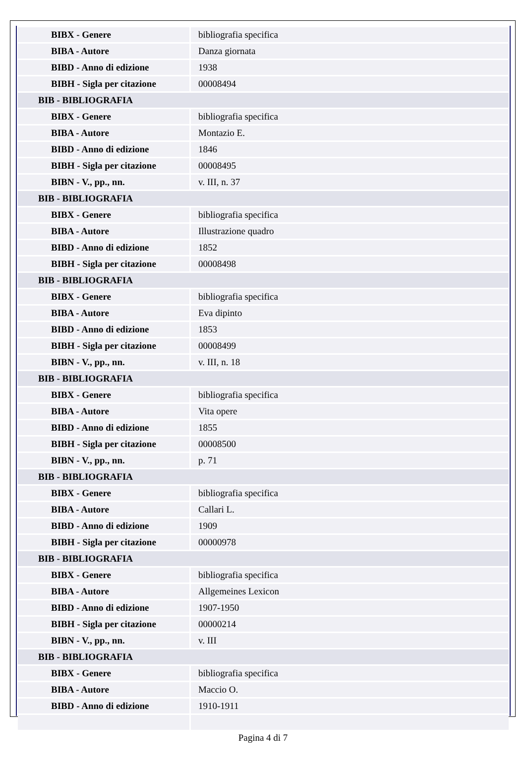| BIBX - Genere | bibliografia specifica |
| BIBA - Autore | Danza giornata |
| BIBD - Anno di edizione | 1938 |
| BIBH - Sigla per citazione | 00008494 |
| BIB - BIBLIOGRAFIA | |
| BIBX - Genere | bibliografia specifica |
| BIBA - Autore | Montazio E. |
| BIBD - Anno di edizione | 1846 |
| BIBH - Sigla per citazione | 00008495 |
| BIBN - V., pp., nn. | v. III, n. 37 |
| BIB - BIBLIOGRAFIA | |
| BIBX - Genere | bibliografia specifica |
| BIBA - Autore | Illustrazione quadro |
| BIBD - Anno di edizione | 1852 |
| BIBH - Sigla per citazione | 00008498 |
| BIB - BIBLIOGRAFIA | |
| BIBX - Genere | bibliografia specifica |
| BIBA - Autore | Eva dipinto |
| BIBD - Anno di edizione | 1853 |
| BIBH - Sigla per citazione | 00008499 |
| BIBN - V., pp., nn. | v. III, n. 18 |
| BIB - BIBLIOGRAFIA | |
| BIBX - Genere | bibliografia specifica |
| BIBA - Autore | Vita opere |
| BIBD - Anno di edizione | 1855 |
| BIBH - Sigla per citazione | 00008500 |
| BIBN - V., pp., nn. | p. 71 |
| BIB - BIBLIOGRAFIA | |
| BIBX - Genere | bibliografia specifica |
| BIBA - Autore | Callari L. |
| BIBD - Anno di edizione | 1909 |
| BIBH - Sigla per citazione | 00000978 |
| BIB - BIBLIOGRAFIA | |
| BIBX - Genere | bibliografia specifica |
| BIBA - Autore | Allgemeines Lexicon |
| BIBD - Anno di edizione | 1907-1950 |
| BIBH - Sigla per citazione | 00000214 |
| BIBN - V., pp., nn. | v. III |
| BIB - BIBLIOGRAFIA | |
| BIBX - Genere | bibliografia specifica |
| BIBA - Autore | Maccio O. |
| BIBD - Anno di edizione | 1910-1911 |
Pagina 4 di 7